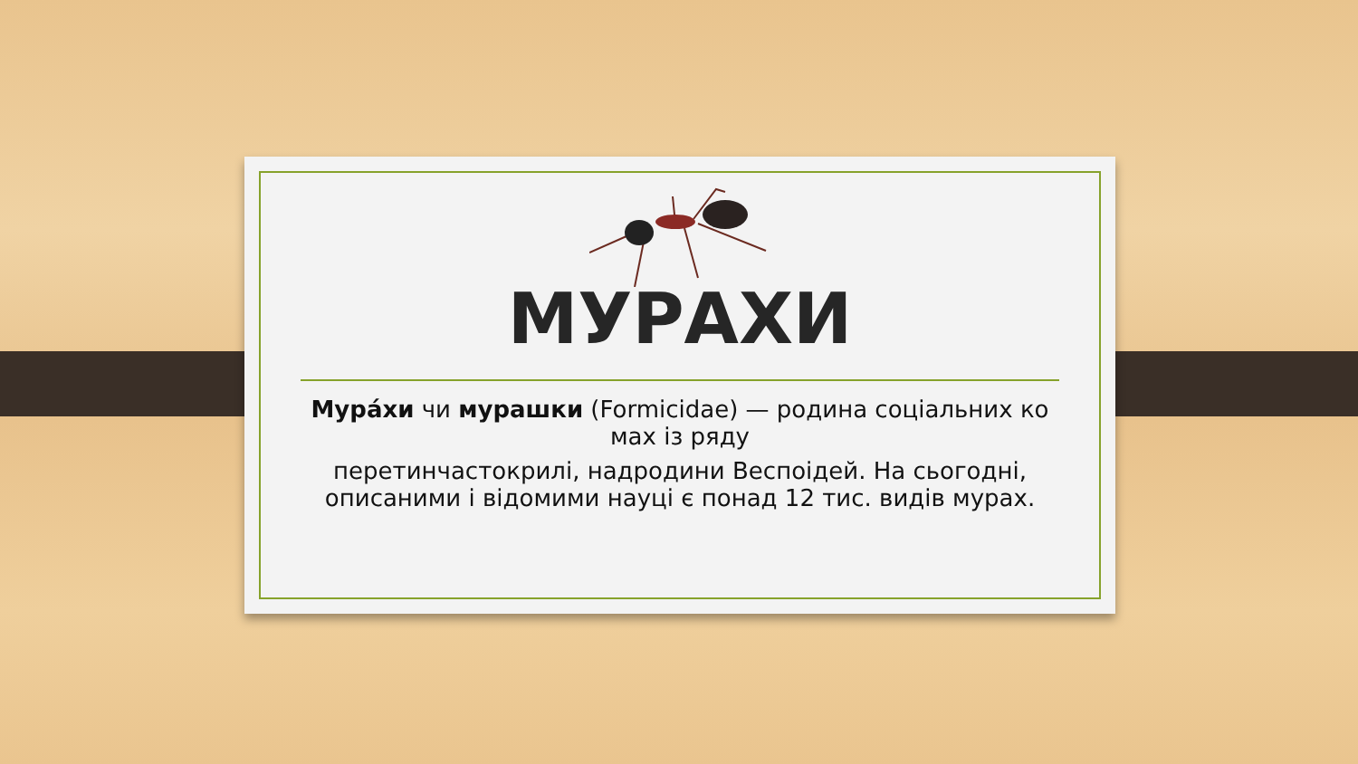МУРАХИ
Мура́хи чи мурашки (Formicidae) — родина соціальних ко мах із ряду
перетинчастокрилі, надродини Веспоідей. На сьогодні, описаними і відомими науці є понад 12 тис. видів мурах.